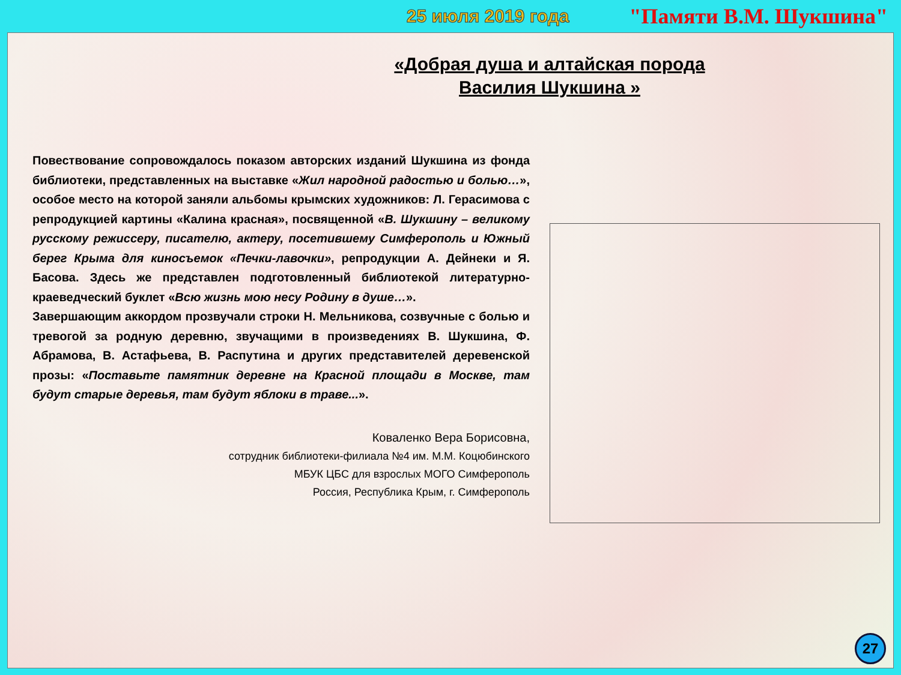25 июля 2019 года "Памяти В.М. Шукшина"
«Добрая душа и алтайская порода
Василия Шукшина »
Повествование сопровождалось показом авторских изданий Шукшина из фонда библиотеки, представленных на выставке «Жил народной радостью и болью…», особое место на которой заняли альбомы крымских художников: Л. Герасимова с репродукцией картины «Калина красная», посвященной «В. Шукшину – великому русскому режиссеру, писателю, актеру, посетившему Симферополь и Южный берег Крыма для киносъемок «Печки-лавочки», репродукции А. Дейнеки и Я. Басова. Здесь же представлен подготовленный библиотекой литературно-краеведческий буклет «Всю жизнь мою несу Родину в душе…».
Завершающим аккордом прозвучали строки Н. Мельникова, созвучные с болью и тревогой за родную деревню, звучащими в произведениях В. Шукшина, Ф. Абрамова, В. Астафьева, В. Распутина и других представителей деревенской прозы: «Поставьте памятник деревне на Красной площади в Москве, там будут старые деревья, там будут яблоки в траве...».
Коваленко Вера Борисовна,
сотрудник библиотеки-филиала №4 им. М.М. Коцюбинского
МБУК ЦБС для взрослых МОГО Симферополь
Россия, Республика Крым, г. Симферополь
27